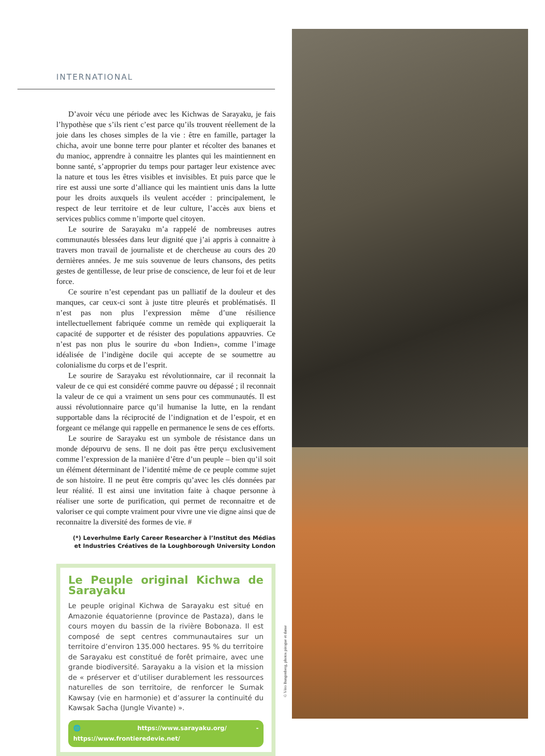INTERNATIONAL
D’avoir vécu une période avec les Kichwas de Sarayaku, je fais l’hypothèse que s’ils rient c’est parce qu’ils trouvent réellement de la joie dans les choses simples de la vie : être en famille, partager la chicha, avoir une bonne terre pour planter et récolter des bananes et du manioc, apprendre à connaitre les plantes qui les maintiennent en bonne santé, s’approprier du temps pour partager leur existence avec la nature et tous les êtres visibles et invisibles. Et puis parce que le rire est aussi une sorte d’alliance qui les maintient unis dans la lutte pour les droits auxquels ils veulent accéder : principalement, le respect de leur territoire et de leur culture, l’accès aux biens et services publics comme n’importe quel citoyen.
Le sourire de Sarayaku m’a rappelé de nombreuses autres communautés blessées dans leur dignité que j’ai appris à connaitre à travers mon travail de journaliste et de chercheuse au cours des 20 dernières années. Je me suis souvenue de leurs chansons, des petits gestes de gentillesse, de leur prise de conscience, de leur foi et de leur force.
Ce sourire n’est cependant pas un palliatif de la douleur et des manques, car ceux-ci sont à juste titre pleurés et problématisés. Il n’est pas non plus l’expression même d’une résilience intellectuellement fabriquée comme un remède qui expliquerait la capacité de supporter et de résister des populations appauvries. Ce n’est pas non plus le sourire du «bon Indien», comme l’image idéalisée de l’indigène docile qui accepte de se soumettre au colonialisme du corps et de l’esprit.
Le sourire de Sarayaku est révolutionnaire, car il reconnait la valeur de ce qui est considéré comme pauvre ou dépassé ; il reconnait la valeur de ce qui a vraiment un sens pour ces communautés. Il est aussi révolutionnaire parce qu’il humanise la lutte, en la rendant supportable dans la réciprocité de l’indignation et de l’espoir, et en forgeant ce mélange qui rappelle en permanence le sens de ces efforts.
Le sourire de Sarayaku est un symbole de résistance dans un monde dépourvu de sens. Il ne doit pas être perçu exclusivement comme l’expression de la manière d’être d’un peuple – bien qu’il soit un élément déterminant de l’identité même de ce peuple comme sujet de son histoire. Il ne peut être compris qu’avec les clés données par leur réalité. Il est ainsi une invitation faite à chaque personne à réaliser une sorte de purification, qui permet de reconnaitre et de valoriser ce qui compte vraiment pour vivre une vie digne ainsi que de reconnaitre la diversité des formes de vie. #
(*) Leverhulme Early Career Researcher à l’Institut des Médias
et Industries Créatives de la Loughborough University London
Le Peuple original Kichwa de Sarayaku
Le peuple original Kichwa de Sarayaku est situé en Amazonie équatorienne (province de Pastaza), dans le cours moyen du bassin de la rivière Bobonaza. Il est composé de sept centres communautaires sur un territoire d’environ 135.000 hectares. 95 % du territoire de Sarayaku est constitué de forêt primaire, avec une grande biodiversité. Sarayaku a la vision et la mission de « préserver et d’utiliser durablement les ressources naturelles de son territoire, de renforcer le Sumak Kawsay (vie en harmonie) et d’assurer la continuité du Kawsak Sacha (Jungle Vivante) ».
🌐 https://www.sarayaku.org/ - https://www.frontieredevie.net/
© Véro Bungenberg, photos pirogue et danse